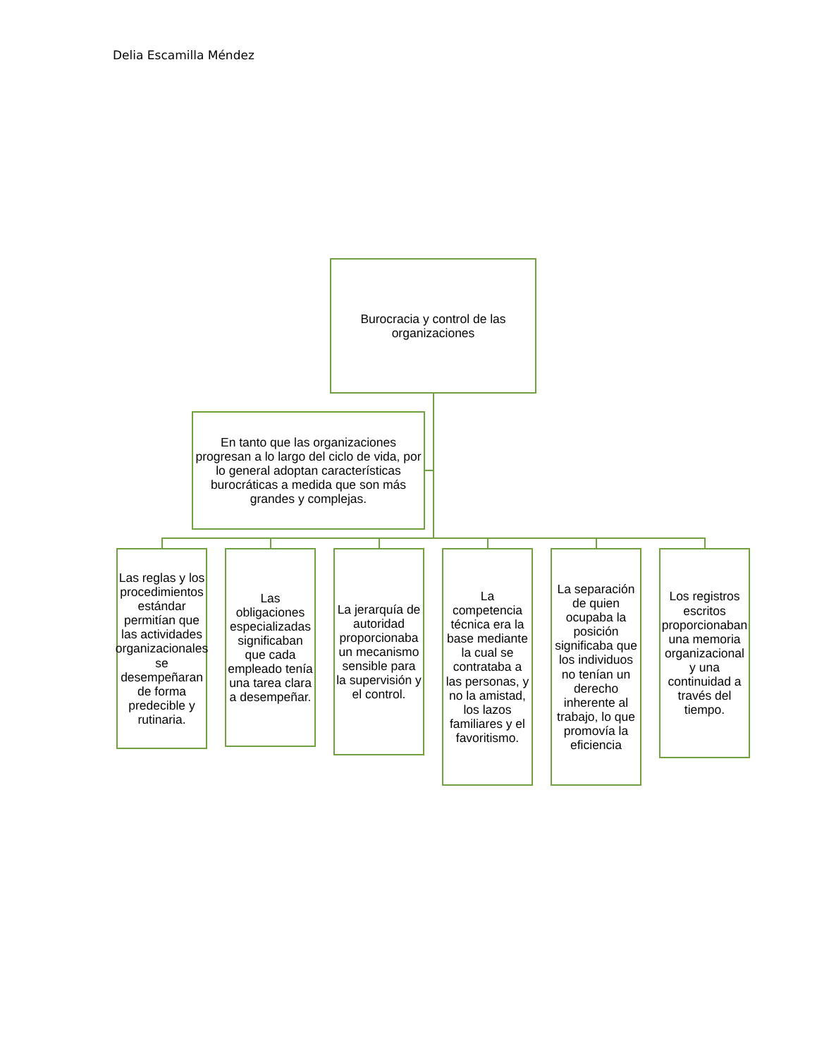Delia Escamilla Méndez
Burocracia y control de las organizaciones
En tanto que las organizaciones progresan a lo largo del ciclo de vida, por lo general adoptan características burocráticas a medida que son más grandes y complejas.
Las reglas y los procedimientos estándar permitían que las actividades organizacionales se desempeñaran de forma predecible y rutinaria.
Las obligaciones especializadas significaban que cada empleado tenía una tarea clara a desempeñar.
La jerarquía de autoridad proporcionaba un mecanismo sensible para la supervisión y el control.
La competencia técnica era la base mediante la cual se contrataba a las personas, y no la amistad, los lazos familiares y el favoritismo.
La separación de quien ocupaba la posición significaba que los individuos no tenían un derecho inherente al trabajo, lo que promovía la eficiencia
Los registros escritos proporcionaban una memoria organizacional y una continuidad a través del tiempo.